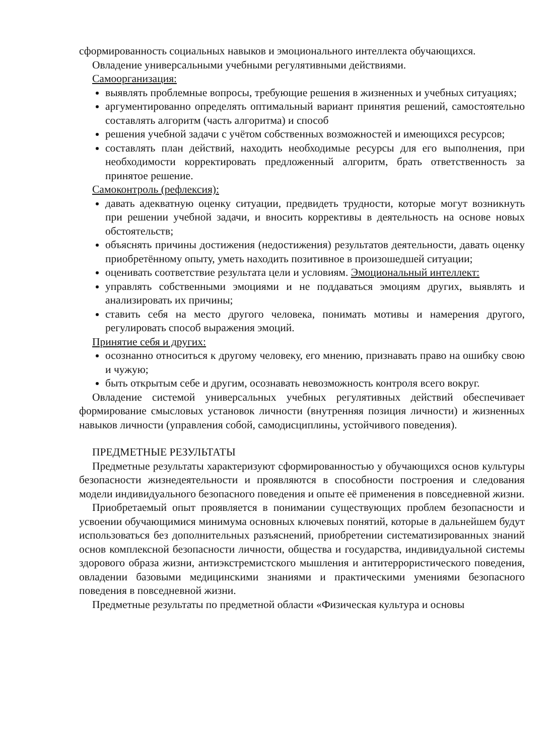сформированность социальных навыков и эмоционального интеллекта обучающихся.
Овладение универсальными учебными регулятивными действиями.
Самоорганизация:
выявлять проблемные вопросы, требующие решения в жизненных и учебных ситуациях;
аргументированно определять оптимальный вариант принятия решений, самостоятельно составлять алгоритм (часть алгоритма) и способ
решения учебной задачи с учётом собственных возможностей и имеющихся ресурсов;
составлять план действий, находить необходимые ресурсы для его выполнения, при необходимости корректировать предложенный алгоритм, брать ответственность за принятое решение.
Самоконтроль (рефлексия):
давать адекватную оценку ситуации, предвидеть трудности, которые могут возникнуть при решении учебной задачи, и вносить коррективы в деятельность на основе новых обстоятельств;
объяснять причины достижения (недостижения) результатов деятельности, давать оценку приобретённому опыту, уметь находить позитивное в произошедшей ситуации;
оценивать соответствие результата цели и условиям. Эмоциональный интеллект:
управлять собственными эмоциями и не поддаваться эмоциям других, выявлять и анализировать их причины;
ставить себя на место другого человека, понимать мотивы и намерения другого, регулировать способ выражения эмоций.
Принятие себя и других:
осознанно относиться к другому человеку, его мнению, признавать право на ошибку свою и чужую;
быть открытым себе и другим, осознавать невозможность контроля всего вокруг.
Овладение системой универсальных учебных регулятивных действий обеспечивает формирование смысловых установок личности (внутренняя позиция личности) и жизненных навыков личности (управления собой, самодисциплины, устойчивого поведения).
ПРЕДМЕТНЫЕ РЕЗУЛЬТАТЫ
Предметные результаты характеризуют сформированностью у обучающихся основ культуры безопасности жизнедеятельности и проявляются в способности построения и следования модели индивидуального безопасного поведения и опыте её применения в повседневной жизни.
Приобретаемый опыт проявляется в понимании существующих проблем безопасности и усвоении обучающимися минимума основных ключевых понятий, которые в дальнейшем будут использоваться без дополнительных разъяснений, приобретении систематизированных знаний основ комплексной безопасности личности, общества и государства, индивидуальной системы здорового образа жизни, антиэкстремистского мышления и антитеррористического поведения, овладении базовыми медицинскими знаниями и практическими умениями безопасного поведения в повседневной жизни.
Предметные результаты по предметной области «Физическая культура и основы